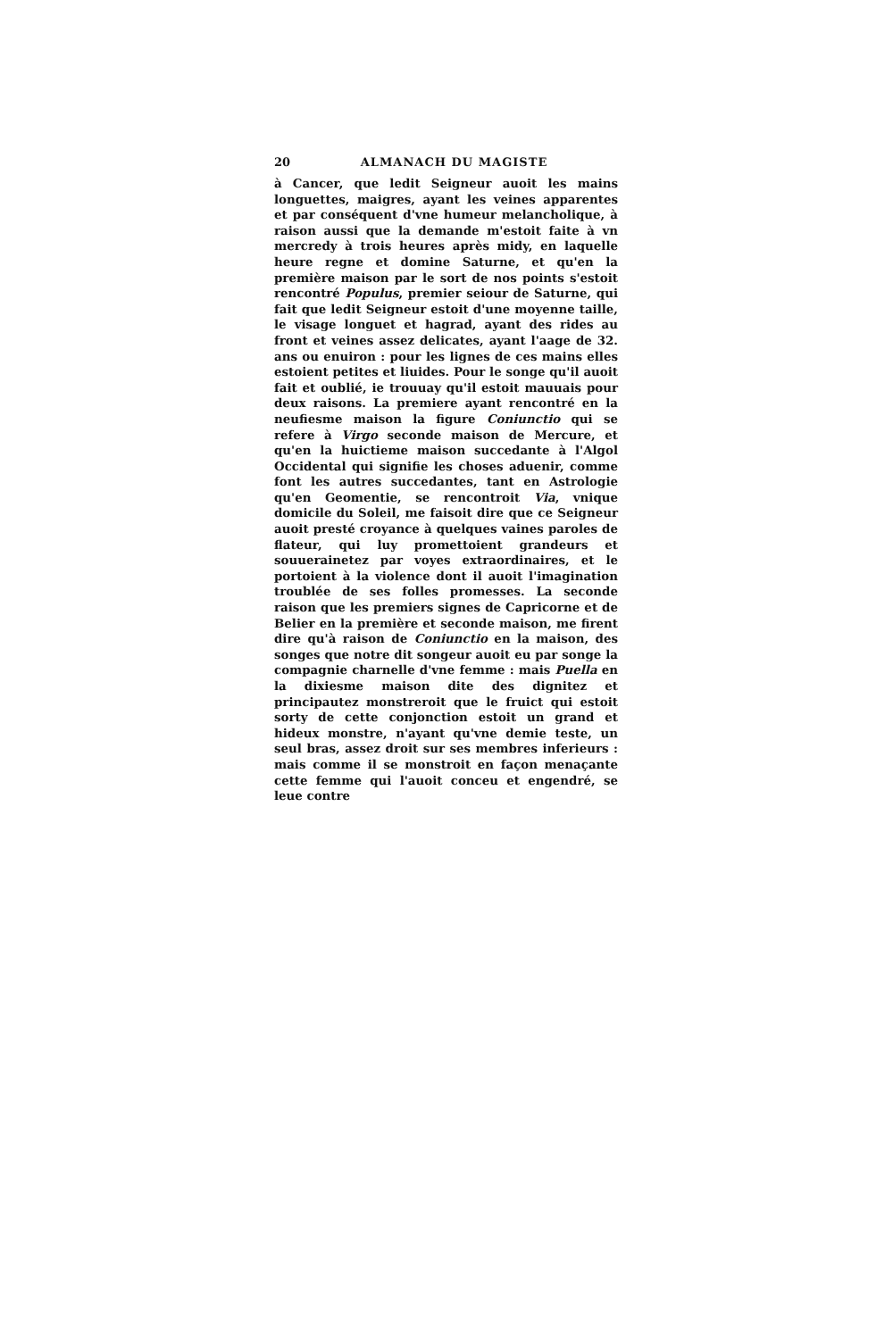20 ALMANACH DU MAGISTE
à Cancer, que ledit Seigneur auoit les mains longuettes, maigres, ayant les veines apparentes et par conséquent d'vne humeur melancholique, à raison aussi que la demande m'estoit faite à vn mercredy à trois heures après midy, en laquelle heure regne et domine Saturne, et qu'en la première maison par le sort de nos points s'estoit rencontré Populus, premier seiour de Saturne, qui fait que ledit Seigneur estoit d'une moyenne taille, le visage longuet et hagrad, ayant des rides au front et veines assez delicates, ayant l'aage de 32. ans ou enuiron : pour les lignes de ces mains elles estoient petites et liuides. Pour le songe qu'il auoit fait et oublié, ie trouuay qu'il estoit mauuais pour deux raisons. La premiere ayant rencontré en la neufiesme maison la figure Coniunctio qui se refere à Virgo seconde maison de Mercure, et qu'en la huictieme maison succedante à l'Algol Occidental qui signifie les choses aduenir, comme font les autres succedantes, tant en Astrologie qu'en Geomentie, se rencontroit Via, vnique domicile du Soleil, me faisoit dire que ce Seigneur auoit presté croyance à quelques vaines paroles de flateur, qui luy promettoient grandeurs et souuerainetez par voyes extraordinaires, et le portoient à la violence dont il auoit l'imagination troublée de ses folles promesses. La seconde raison que les premiers signes de Capricorne et de Belier en la première et seconde maison, me firent dire qu'à raison de Coniunctio en la maison, des songes que notre dit songeur auoit eu par songe la compagnie charnelle d'vne femme : mais Puella en la dixiesme maison dite des dignitez et principautez monstreroit que le fruict qui estoit sorty de cette conjonction estoit un grand et hideux monstre, n'ayant qu'vne demie teste, un seul bras, assez droit sur ses membres inferieurs : mais comme il se monstroit en façon menaçante cette femme qui l'auoit conceu et engendré, se leue contre